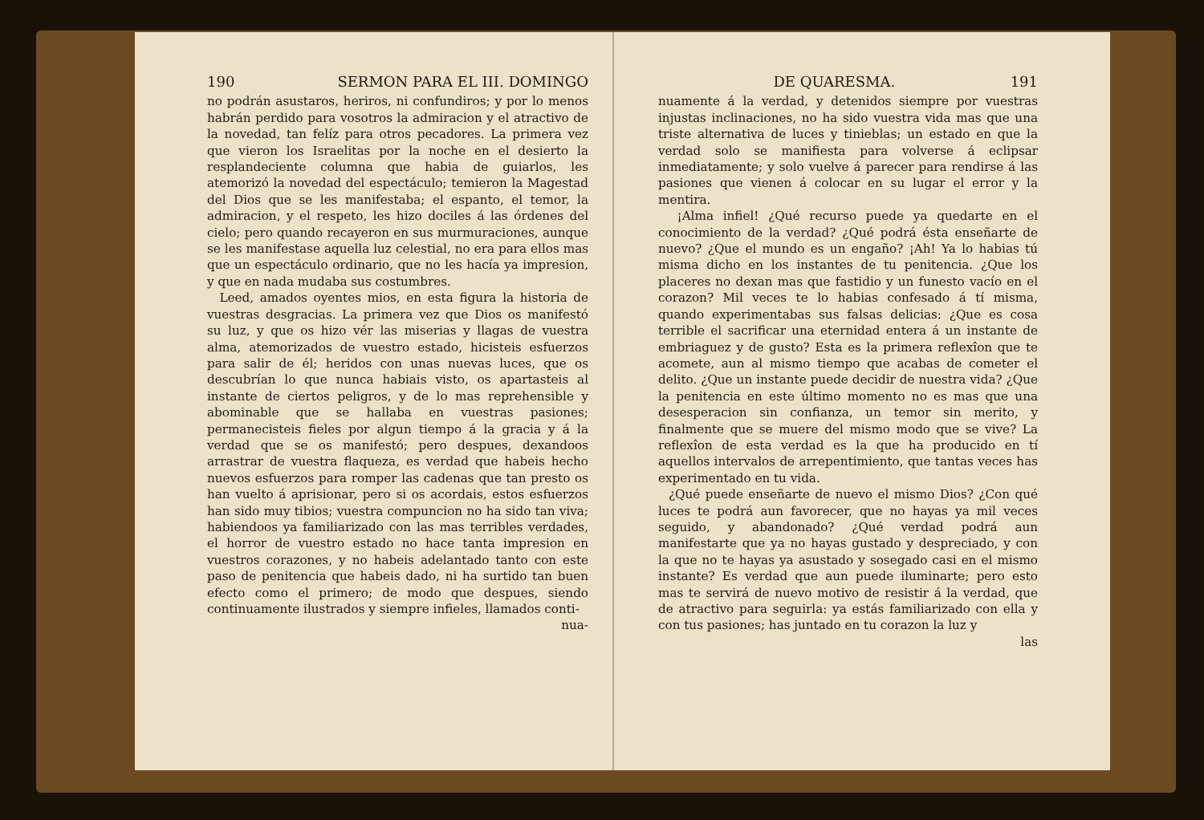190 SERMON PARA EL III. DOMINGO
no podrán asustaros, heriros, ni confundiros; y por lo menos habrán perdido para vosotros la admiracion y el atractivo de la novedad, tan felíz para otros pecadores. La primera vez que vieron los Israelitas por la noche en el desierto la resplandeciente columna que habia de guiarlos, les atemorizó la novedad del espectáculo; temieron la Magestad del Dios que se les manifestaba; el espanto, el temor, la admiracion, y el respeto, les hizo dociles á las órdenes del cielo; pero quando recayeron en sus murmuraciones, aunque se les manifestase aquella luz celestial, no era para ellos mas que un espectáculo ordinario, que no les hacía ya impresion, y que en nada mudaba sus costumbres.
Leed, amados oyentes mios, en esta figura la historia de vuestras desgracias. La primera vez que Dios os manifestó su luz, y que os hizo vér las miserias y llagas de vuestra alma, atemorizados de vuestro estado, hicisteis esfuerzos para salir de él; heridos con unas nuevas luces, que os descubrían lo que nunca habiais visto, os apartasteis al instante de ciertos peligros, y de lo mas reprehensible y abominable que se hallaba en vuestras pasiones; permanecisteis fieles por algun tiempo á la gracia y á la verdad que se os manifestó; pero despues, dexandoos arrastrar de vuestra flaqueza, es verdad que habeis hecho nuevos esfuerzos para romper las cadenas que tan presto os han vuelto á aprisionar, pero si os acordais, estos esfuerzos han sido muy tibios; vuestra compuncion no ha sido tan viva; habiendoos ya familiarizado con las mas terribles verdades, el horror de vuestro estado no hace tanta impresion en vuestros corazones, y no habeis adelantado tanto con este paso de penitencia que habeis dado, ni ha surtido tan buen efecto como el primero; de modo que despues, siendo continuamente ilustrados y siempre infieles, llamados conti-
nua-
DE QUARESMA. 191
nuamente á la verdad, y detenidos siempre por vuestras injustas inclinaciones, no ha sido vuestra vida mas que una triste alternativa de luces y tinieblas; un estado en que la verdad solo se manifiesta para volverse á eclipsar inmediatamente; y solo vuelve á parecer para rendirse á las pasiones que vienen á colocar en su lugar el error y la mentira.
¡Alma infiel! ¿Qué recurso puede ya quedarte en el conocimiento de la verdad? ¿Qué podrá ésta enseñarte de nuevo? ¿Que el mundo es un engaño? ¡Ah! Ya lo habias tú misma dicho en los instantes de tu penitencia. ¿Que los placeres no dexan mas que fastidio y un funesto vacío en el corazon? Mil veces te lo habias confesado á tí misma, quando experimentabas sus falsas delicias: ¿Que es cosa terrible el sacrificar una eternidad entera á un instante de embriaguez y de gusto? Esta es la primera reflexîon que te acomete, aun al mismo tiempo que acabas de cometer el delito. ¿Que un instante puede decidir de nuestra vida? ¿Que la penitencia en este último momento no es mas que una desesperacion sin confianza, un temor sin merito, y finalmente que se muere del mismo modo que se vive? La reflexîon de esta verdad es la que ha producido en tí aquellos intervalos de arrepentimiento, que tantas veces has experimentado en tu vida.
¿Qué puede enseñarte de nuevo el mismo Dios? ¿Con qué luces te podrá aun favorecer, que no hayas ya mil veces seguido, y abandonado? ¿Qué verdad podrá aun manifestarte que ya no hayas gustado y despreciado, y con la que no te hayas ya asustado y sosegado casi en el mismo instante? Es verdad que aun puede iluminarte; pero esto mas te servirá de nuevo motivo de resistir á la verdad, que de atractivo para seguirla: ya estás familiarizado con ella y con tus pasiones; has juntado en tu corazon la luz y
las